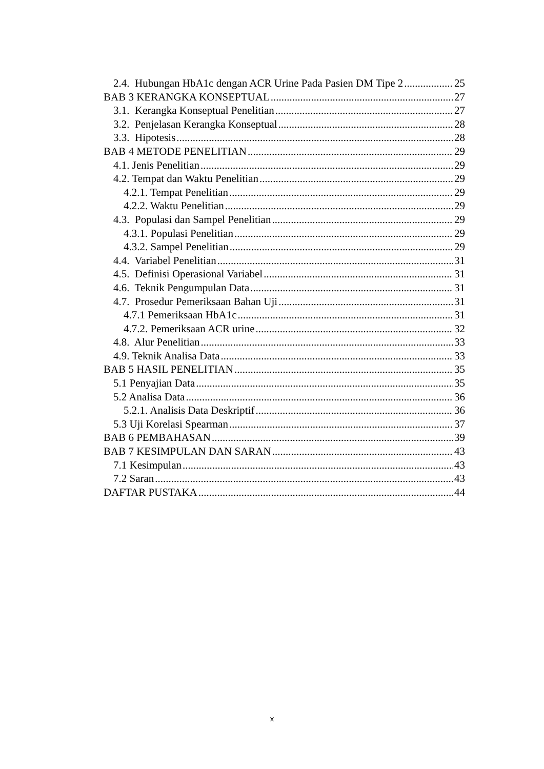2.4. Hubungan HbA1c dengan ACR Urine Pada Pasien DM Tipe 2 25
BAB 3 KERANGKA KONSEPTUAL 27
3.1. Kerangka Konseptual Penelitian 27
3.2. Penjelasan Kerangka Konseptual 28
3.3. Hipotesis 28
BAB 4 METODE PENELITIAN 29
4.1. Jenis Penelitian 29
4.2. Tempat dan Waktu Penelitian 29
4.2.1. Tempat Penelitian 29
4.2.2. Waktu Penelitian 29
4.3. Populasi dan Sampel Penelitian 29
4.3.1. Populasi Penelitian 29
4.3.2. Sampel Penelitian 29
4.4. Variabel Penelitian 31
4.5. Definisi Operasional Variabel 31
4.6. Teknik Pengumpulan Data 31
4.7. Prosedur Pemeriksaan Bahan Uji 31
4.7.1 Pemeriksaan HbA1c 31
4.7.2. Pemeriksaan ACR urine 32
4.8. Alur Penelitian 33
4.9. Teknik Analisa Data 33
BAB 5 HASIL PENELITIAN 35
5.1 Penyajian Data 35
5.2 Analisa Data 36
5.2.1. Analisis Data Deskriptif 36
5.3 Uji Korelasi Spearman 37
BAB 6 PEMBAHASAN 39
BAB 7 KESIMPULAN DAN SARAN 43
7.1 Kesimpulan 43
7.2 Saran 43
DAFTAR PUSTAKA 44
x